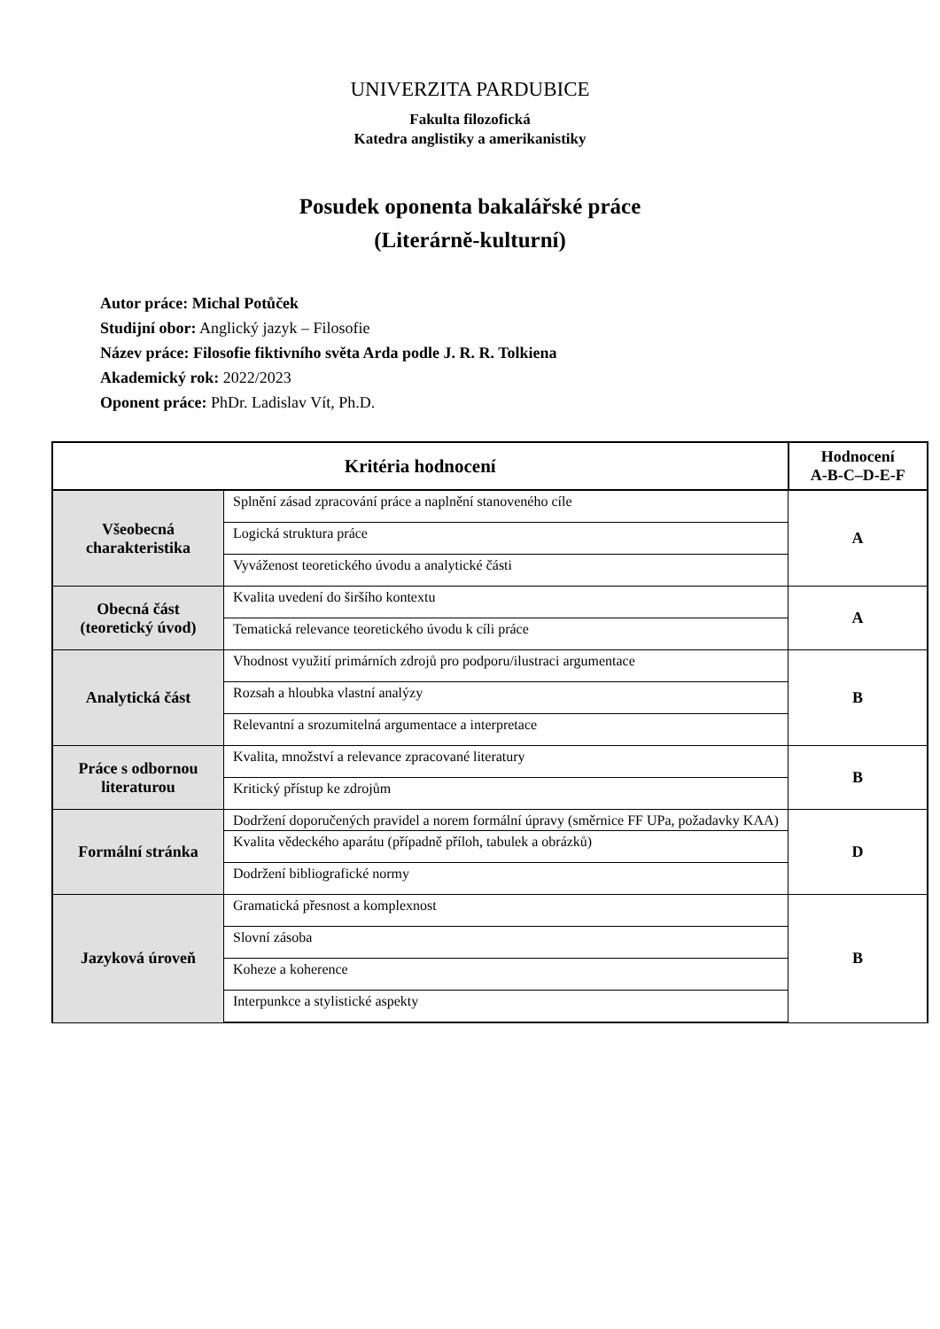UNIVERZITA PARDUBICE
Fakulta filozofická
Katedra anglistiky a amerikanistiky
Posudek oponenta bakalářské práce
(Literárně-kulturní)
Autor práce: Michal Potůček
Studijní obor: Anglický jazyk – Filosofie
Název práce: Filosofie fiktivního světa Arda podle J. R. R. Tolkiena
Akademický rok: 2022/2023
Oponent práce: PhDr. Ladislav Vít, Ph.D.
| Kritéria hodnocení | | Hodnocení A-B-C–D-E-F |
| --- | --- | --- |
| Všeobecná charakteristika | Splnění zásad zpracování práce a naplnění stanoveného cíle | A |
| | Logická struktura práce | |
| | Vyváženost teoretického úvodu a analytické části | |
| Obecná část (teoretický úvod) | Kvalita uvedení do širšího kontextu | A |
| | Tematická relevance teoretického úvodu k cíli práce | |
| Analytická část | Vhodnost využití primárních zdrojů pro podporu/ilustraci argumentace | B |
| | Rozsah a hloubka vlastní analýzy | |
| | Relevantní a srozumitelná argumentace a interpretace | |
| Práce s odbornou literaturou | Kvalita, množství a relevance zpracované literatury | B |
| | Kritický přístup ke zdrojům | |
| Formální stránka | Dodržení doporučených pravidel a norem formální úpravy (směrnice FF UPa, požadavky KAA) | D |
| | Kvalita vědeckého aparátu (případně příloh, tabulek a obrázků) | |
| | Dodržení bibliografické normy | |
| Jazyková úroveň | Gramatická přesnost a komplexnost | B |
| | Slovní zásoba | |
| | Koheze a koherence | |
| | Interpunkce a stylistické aspekty | |